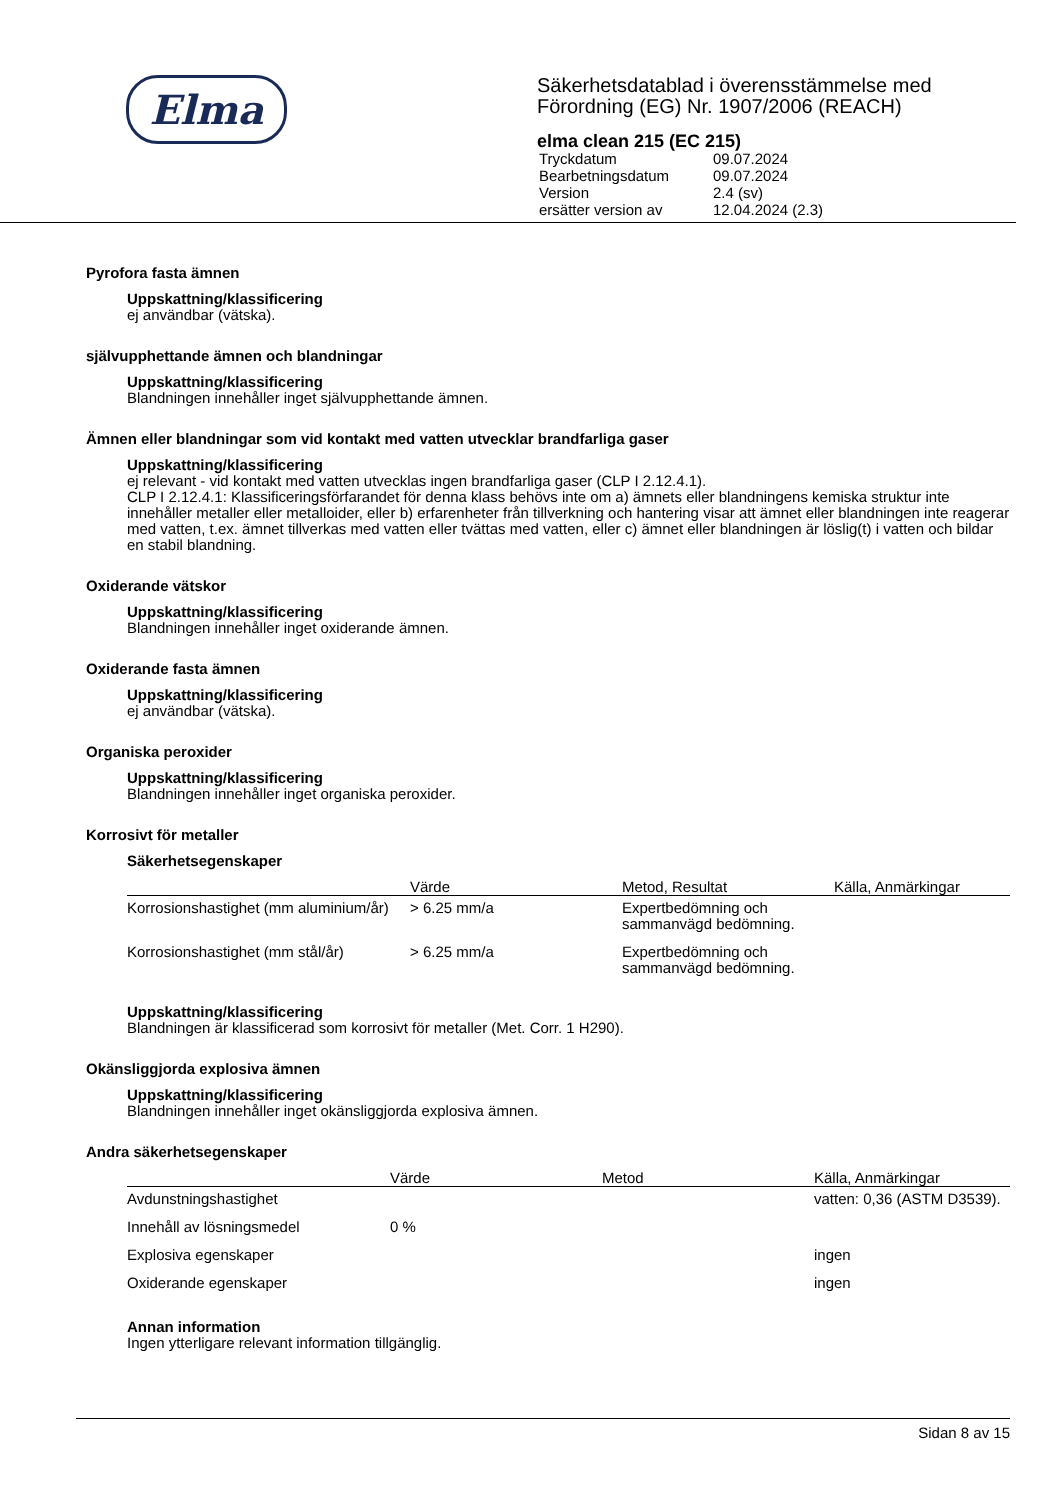Elma
Säkerhetsdatablad i överensstämmelse med
Förordning (EG) Nr. 1907/2006 (REACH)
elma clean 215 (EC 215)
| Tryckdatum | 09.07.2024 |
| Bearbetningsdatum | 09.07.2024 |
| Version | 2.4 (sv) |
| ersätter version av | 12.04.2024 (2.3) |
Pyrofora fasta ämnen
Uppskattning/klassificering
ej användbar (vätska).
självupphettande ämnen och blandningar
Uppskattning/klassificering
Blandningen innehåller inget självupphettande ämnen.
Ämnen eller blandningar som vid kontakt med vatten utvecklar brandfarliga gaser
Uppskattning/klassificering
ej relevant - vid kontakt med vatten utvecklas ingen brandfarliga gaser (CLP I 2.12.4.1).
CLP I 2.12.4.1: Klassificeringsförfarandet för denna klass behövs inte om a) ämnets eller blandningens kemiska struktur inte innehåller metaller eller metalloider, eller b) erfarenheter från tillverkning och hantering visar att ämnet eller blandningen inte reagerar med vatten, t.ex. ämnet tillverkas med vatten eller tvättas med vatten, eller c) ämnet eller blandningen är löslig(t) i vatten och bildar en stabil blandning.
Oxiderande vätskor
Uppskattning/klassificering
Blandningen innehåller inget oxiderande ämnen.
Oxiderande fasta ämnen
Uppskattning/klassificering
ej användbar (vätska).
Organiska peroxider
Uppskattning/klassificering
Blandningen innehåller inget organiska peroxider.
Korrosivt för metaller
Säkerhetsegenskaper
| | Värde | Metod, Resultat | Källa, Anmärkingar |
| --- | --- | --- | --- |
| Korrosionshastighet (mm aluminium/år) | > 6.25 mm/a | Expertbedömning och sammanvägd bedömning. | |
| Korrosionshastighet (mm stål/år) | > 6.25 mm/a | Expertbedömning och sammanvägd bedömning. | |
Uppskattning/klassificering
Blandningen är klassificerad som korrosivt för metaller (Met. Corr. 1 H290).
Okänsliggjorda explosiva ämnen
Uppskattning/klassificering
Blandningen innehåller inget okänsliggjorda explosiva ämnen.
Andra säkerhetsegenskaper
| | Värde | Metod | Källa, Anmärkingar |
| --- | --- | --- | --- |
| Avdunstningshastighet | | | vatten: 0,36 (ASTM D3539). |
| Innehåll av lösningsmedel | 0 % | | |
| Explosiva egenskaper | | | ingen |
| Oxiderande egenskaper | | | ingen |
Annan information
Ingen ytterligare relevant information tillgänglig.
Sidan 8 av 15